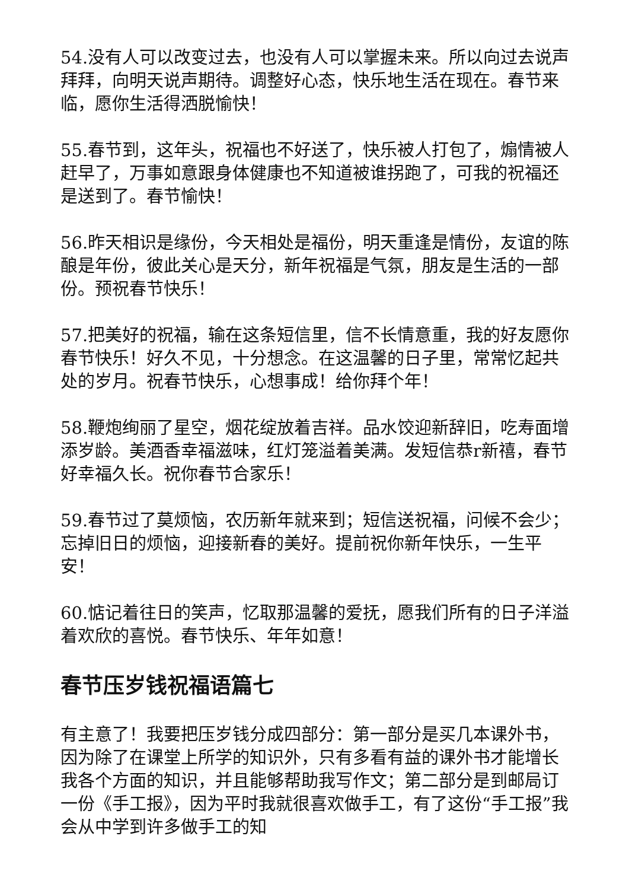54.没有人可以改变过去，也没有人可以掌握未来。所以向过去说声拜拜，向明天说声期待。调整好心态，快乐地生活在现在。春节来临，愿你生活得洒脱愉快！
55.春节到，这年头，祝福也不好送了，快乐被人打包了，煽情被人赶早了，万事如意跟身体健康也不知道被谁拐跑了，可我的祝福还是送到了。春节愉快！
56.昨天相识是缘份，今天相处是福份，明天重逢是情份，友谊的陈酿是年份，彼此关心是天分，新年祝福是气氛，朋友是生活的一部份。预祝春节快乐！
57.把美好的祝福，输在这条短信里，信不长情意重，我的好友愿你春节快乐！好久不见，十分想念。在这温馨的日子里，常常忆起共处的岁月。祝春节快乐，心想事成！给你拜个年！
58.鞭炮绚丽了星空，烟花绽放着吉祥。品水饺迎新辞旧，吃寿面增添岁龄。美酒香幸福滋味，红灯笼溢着美满。发短信恭r新禧，春节好幸福久长。祝你春节合家乐！
59.春节过了莫烦恼，农历新年就来到；短信送祝福，问候不会少；忘掉旧日的烦恼，迎接新春的美好。提前祝你新年快乐，一生平安！
60.惦记着往日的笑声，忆取那温馨的爱抚，愿我们所有的日子洋溢着欢欣的喜悦。春节快乐、年年如意！
春节压岁钱祝福语篇七
有主意了！我要把压岁钱分成四部分：第一部分是买几本课外书，因为除了在课堂上所学的知识外，只有多看有益的课外书才能增长我各个方面的知识，并且能够帮助我写作文；第二部分是到邮局订一份《手工报》，因为平时我就很喜欢做手工，有了这份“手工报”我会从中学到许多做手工的知